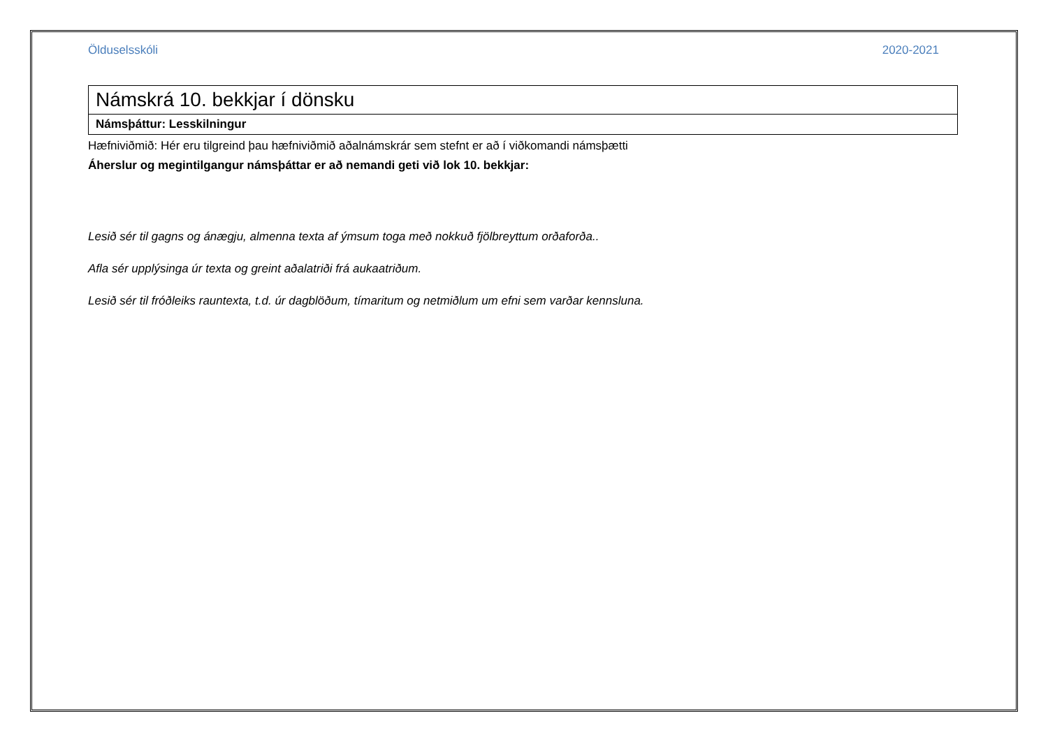Ölduselsskóli 2020-2021
| Námskrá 10. bekkjar í dönsku |
| Námsþáttur: Lesskilningur |
Hæfniviðmið: Hér eru tilgreind þau hæfniviðmið aðalnámskrár sem stefnt er að í viðkomandi námsþætti
Áherslur og megintilgangur námsþáttar er að nemandi geti við lok 10. bekkjar:
Lesið sér til gagns og ánægju, almenna texta af ýmsum toga með nokkuð fjölbreyttum orðaforða..
Afla sér upplýsinga úr texta og greint aðalatriði frá aukaatriðum.
Lesið sér til fróðleiks rauntexta, t.d. úr dagblöðum, tímaritum og netmiðlum um efni sem varðar kennsluna.